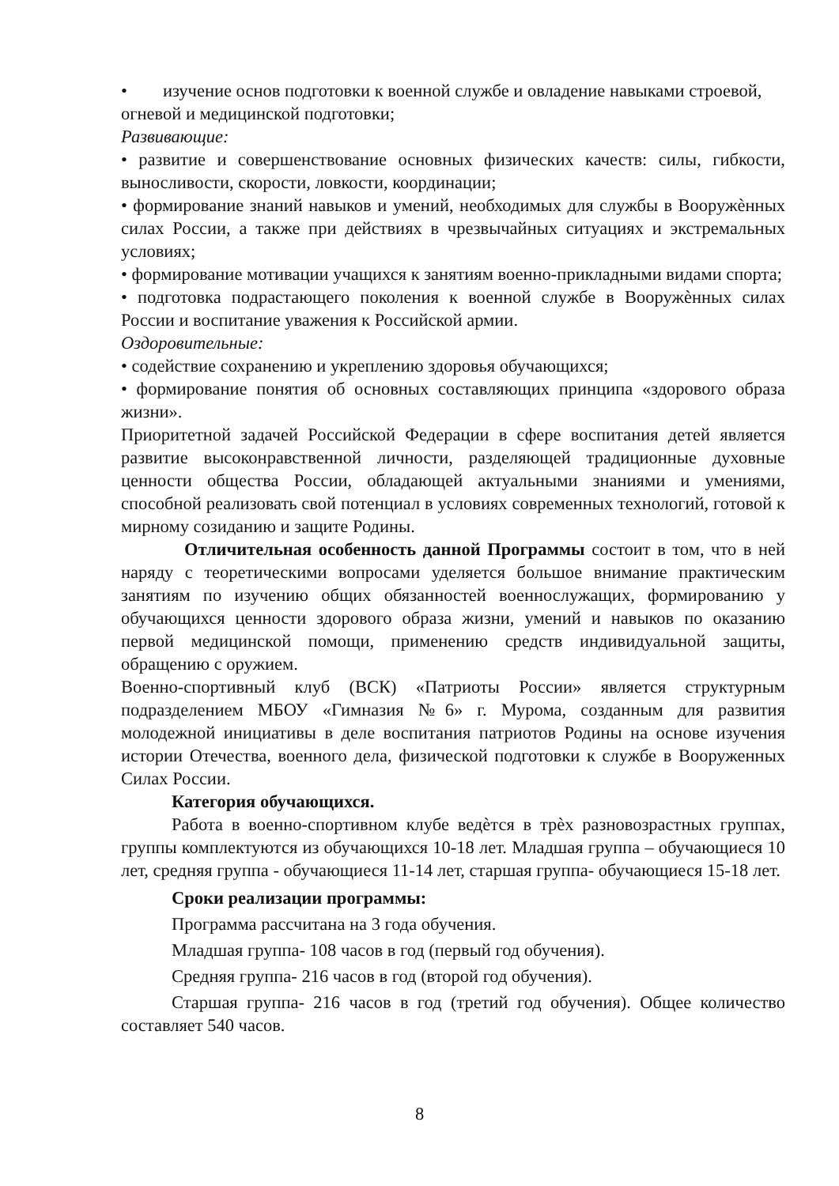• изучение основ подготовки к военной службе и овладение навыками строевой, огневой и медицинской подготовки;
Развивающие:
• развитие и совершенствование основных физических качеств: силы, гибкости, выносливости, скорости, ловкости, координации;
• формирование знаний навыков и умений, необходимых для службы в Вооружѐнных силах России, а также при действиях в чрезвычайных ситуациях и экстремальных условиях;
• формирование мотивации учащихся к занятиям военно-прикладными видами спорта;
• подготовка подрастающего поколения к военной службе в Вооружѐнных силах России и воспитание уважения к Российской армии.
Оздоровительные:
• содействие сохранению и укреплению здоровья обучающихся;
• формирование понятия об основных составляющих принципа «здорового образа жизни».
Приоритетной задачей Российской Федерации в сфере воспитания детей является развитие высоконравственной личности, разделяющей традиционные духовные ценности общества России, обладающей актуальными знаниями и умениями, способной реализовать свой потенциал в условиях современных технологий, готовой к мирному созиданию и защите Родины.
Отличительная особенность данной Программы состоит в том, что в ней наряду с теоретическими вопросами уделяется большое внимание практическим занятиям по изучению общих обязанностей военнослужащих, формированию у обучающихся ценности здорового образа жизни, умений и навыков по оказанию первой медицинской помощи, применению средств индивидуальной защиты, обращению с оружием.
Военно-спортивный клуб (ВСК) «Патриоты России» является структурным подразделением МБОУ «Гимназия №6» г. Мурома, созданным для развития молодежной инициативы в деле воспитания патриотов Родины на основе изучения истории Отечества, военного дела, физической подготовки к службе в Вооруженных Силах России.
Категория обучающихся.
Работа в военно-спортивном клубе ведѐтся в трѐх разновозрастных группах, группы комплектуются из обучающихся 10-18 лет. Младшая группа – обучающиеся 10 лет, средняя группа - обучающиеся 11-14 лет, старшая группа- обучающиеся 15-18 лет.
Сроки реализации программы:
Программа рассчитана на 3 года обучения.
Младшая группа- 108 часов в год (первый год обучения).
Средняя группа- 216 часов в год (второй год обучения).
Старшая группа- 216 часов в год (третий год обучения). Общее количество составляет 540 часов.
8